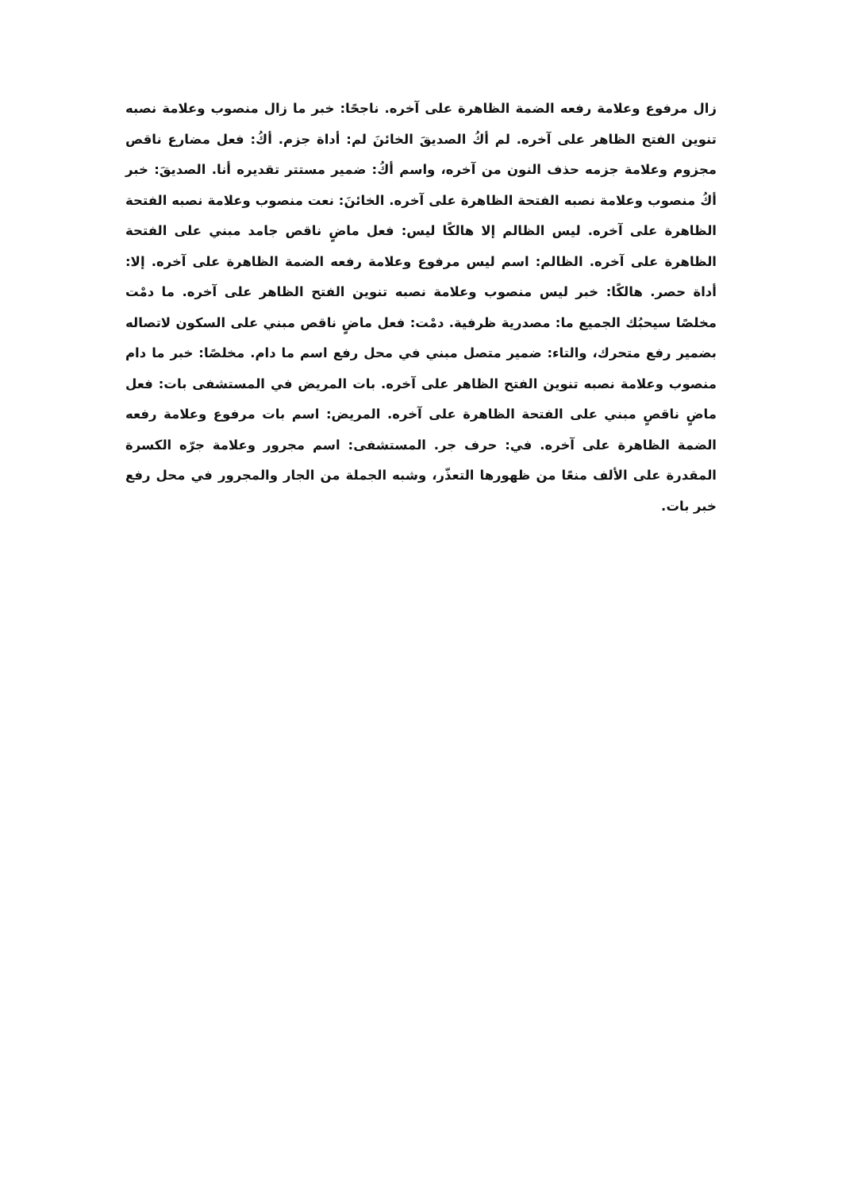زال مرفوع وعلامة رفعه الضمة الظاهرة على آخره. ناجحًا: خبر ما زال منصوب وعلامة نصبه تنوين الفتح الظاهر على آخره. لم أكُ الصديقَ الخائنَ لم: أداة جزم. أكُ: فعل مضارع ناقص مجزوم وعلامة جزمه حذف النون من آخره، واسم أكُ: ضمير مستتر تقديره أنا. الصديقَ: خبر أكُ منصوب وعلامة نصبه الفتحة الظاهرة على آخره. الخائنَ: نعت منصوب وعلامة نصبه الفتحة الظاهرة على آخره. ليس الظالم إلا هالكًا ليس: فعل ماضٍ ناقص جامد مبني على الفتحة الظاهرة على آخره. الظالم: اسم ليس مرفوع وعلامة رفعه الضمة الظاهرة على آخره. إلا: أداة حصر. هالكًا: خبر ليس منصوب وعلامة نصبه تنوين الفتح الظاهر على آخره. ما دمْت مخلصًا سيحبُك الجميع ما: مصدرية ظرفية. دمْت: فعل ماضٍ ناقص مبني على السكون لاتصاله بضمير رفع متحرك، والتاء: ضمير متصل مبني في محل رفع اسم ما دام. مخلصًا: خبر ما دام منصوب وعلامة نصبه تنوين الفتح الظاهر على آخره. بات المريض في المستشفى بات: فعل ماضٍ ناقصٍ مبني على الفتحة الظاهرة على آخره. المريض: اسم بات مرفوع وعلامة رفعه الضمة الظاهرة على آخره. في: حرف جر. المستشفى: اسم مجرور وعلامة جرّه الكسرة المقدرة على الألف منعًا من ظهورها التعذّر، وشبه الجملة من الجار والمجرور في محل رفع خبر بات.